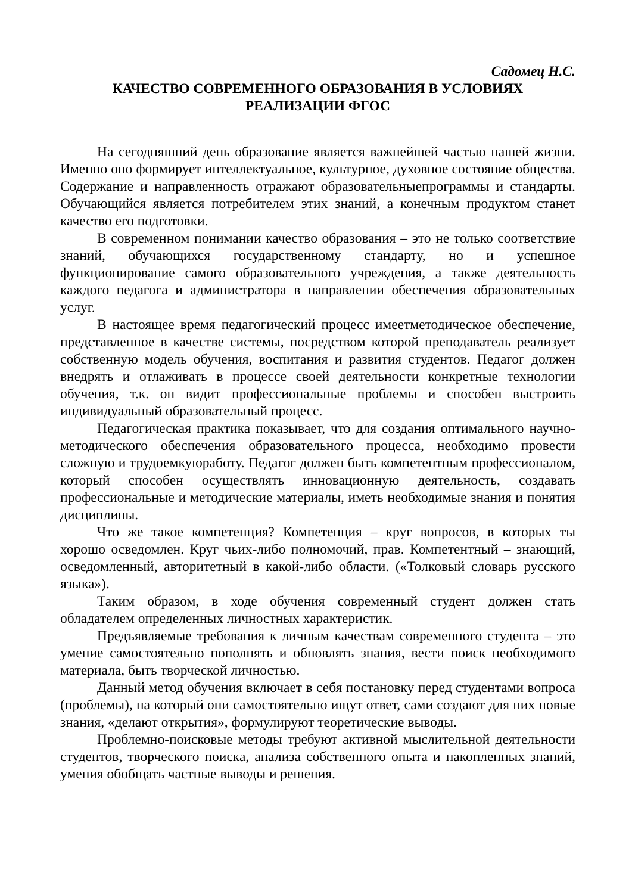Садомец Н.С.
КАЧЕСТВО СОВРЕМЕННОГО ОБРАЗОВАНИЯ В УСЛОВИЯХ
РЕАЛИЗАЦИИ ФГОС
На сегодняшний день образование является важнейшей частью нашей жизни. Именно оно формирует интеллектуальное, культурное, духовное состояние общества. Содержание и направленность отражают образовательныепрограммы и стандарты. Обучающийся является потребителем этих знаний, а конечным продуктом станет качество его подготовки.
В современном понимании качество образования – это не только соответствие знаний, обучающихся государственному стандарту, но и успешное функционирование самого образовательного учреждения, а также деятельность каждого педагога и администратора в направлении обеспечения образовательных услуг.
В настоящее время педагогический процесс имеетметодическое обеспечение, представленное в качестве системы, посредством которой преподаватель реализует собственную модель обучения, воспитания и развития студентов. Педагог должен внедрять и отлаживать в процессе своей деятельности конкретные технологии обучения, т.к. он видит профессиональные проблемы и способен выстроить индивидуальный образовательный процесс.
Педагогическая практика показывает, что для создания оптимального научно-методического обеспечения образовательного процесса, необходимо провести сложную и трудоемкуюработу. Педагог должен быть компетентным профессионалом, который способен осуществлять инновационную деятельность, создавать профессиональные и методические материалы, иметь необходимые знания и понятия дисциплины.
Что же такое компетенция? Компетенция – круг вопросов, в которых ты хорошо осведомлен. Круг чьих-либо полномочий, прав. Компетентный – знающий, осведомленный, авторитетный в какой-либо области. («Толковый словарь русского языка»).
Таким образом, в ходе обучения современный студент должен стать обладателем определенных личностных характеристик.
Предъявляемые требования к личным качествам современного студента – это умение самостоятельно пополнять и обновлять знания, вести поиск необходимого материала, быть творческой личностью.
Данный метод обучения включает в себя постановку перед студентами вопроса (проблемы), на который они самостоятельно ищут ответ, сами создают для них новые знания, «делают открытия», формулируют теоретические выводы.
Проблемно-поисковые методы требуют активной мыслительной деятельности студентов, творческого поиска, анализа собственного опыта и накопленных знаний, умения обобщать частные выводы и решения.